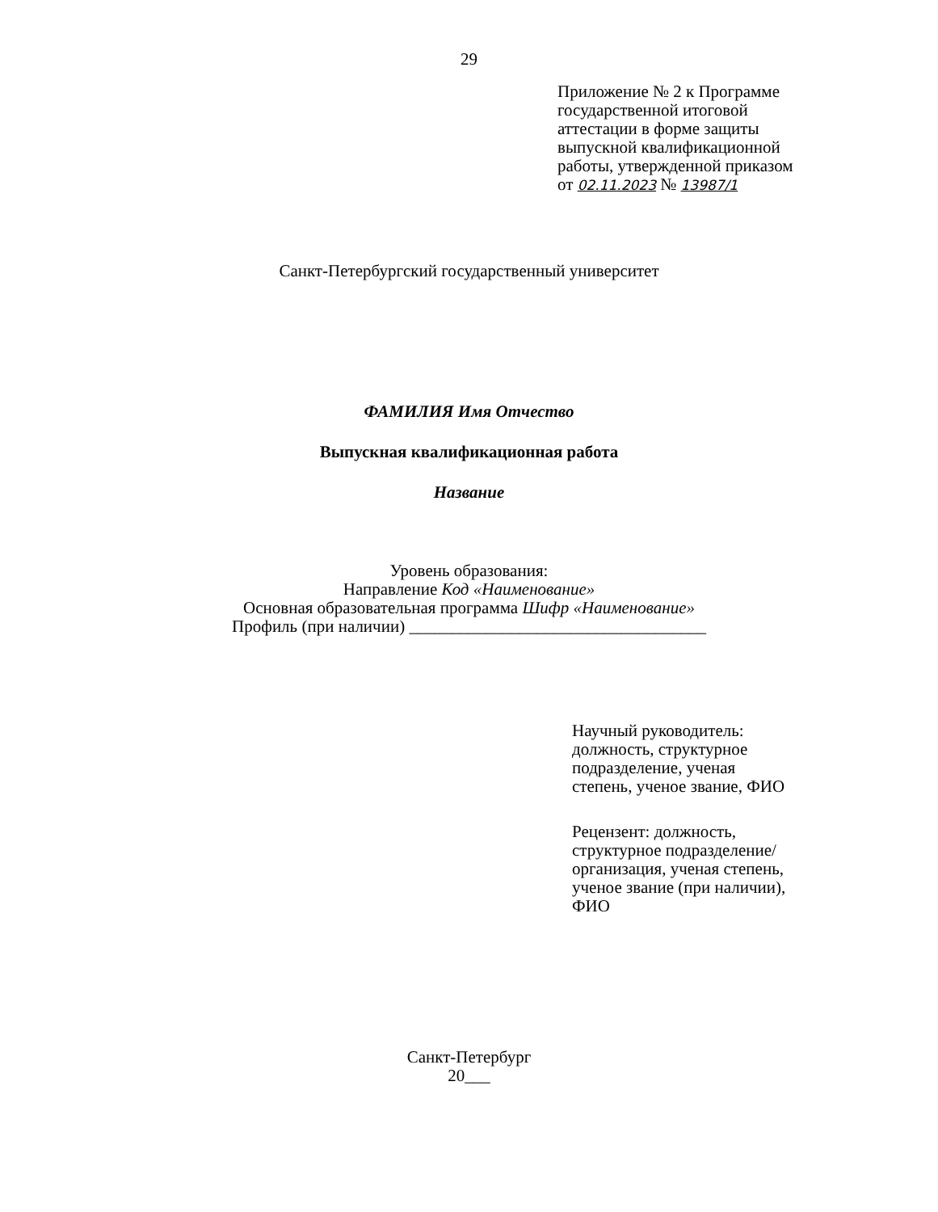29
Приложение № 2 к Программе государственной итоговой аттестации в форме защиты выпускной квалификационной работы, утвержденной приказом от 02.11.2023 № 13987/1
Санкт-Петербургский государственный университет
ФАМИЛИЯ Имя Отчество
Выпускная квалификационная работа
Название
Уровень образования:
Направление Код «Наименование»
Основная образовательная программа Шифр «Наименование»
Профиль (при наличии) ___________________________________
Научный руководитель: должность, структурное подразделение, ученая степень, ученое звание, ФИО
Рецензент: должность, структурное подразделение/ организация, ученая степень, ученое звание (при наличии), ФИО
Санкт-Петербург
20___